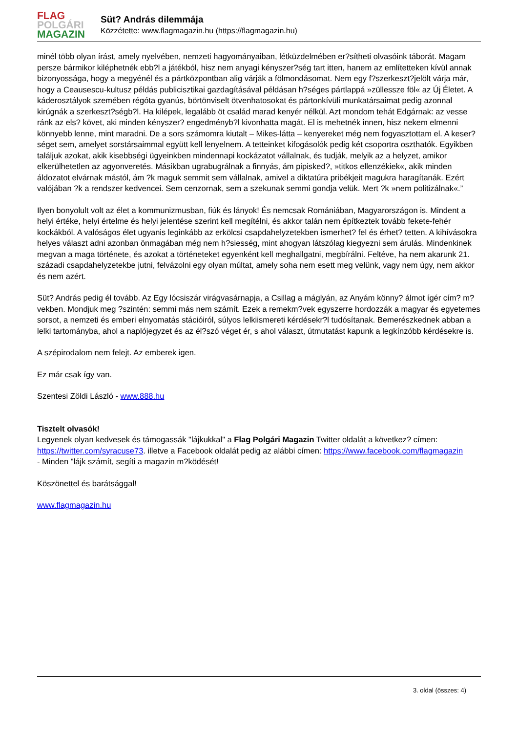FLAG
POLGÁRI
MAGAZIN
Süt? András dilemmája
Közzétette: www.flagmagazin.hu (https://flagmagazin.hu)
minél több olyan írást, amely nyelvében, nemzeti hagyományaiban, létküzdelmében er?sítheti olvasóink táborát. Magam persze bármikor kiléphetnék ebb?l a játékból, hisz nem anyagi kényszer?ség tart itten, hanem az említetteken kívül annak bizonyossága, hogy a megyénél és a pártközpontban alig várják a fölmondásomat. Nem egy f?szerkeszt?jelölt várja már, hogy a Ceausescu-kultusz példás publicisztikai gazdagításával példásan h?séges pártlappá »züllessze föl« az Új Életet. A káderosztályok szemében régóta gyanús, börtönviselt ötvenhatosokat és pártonkívüli munkatársaimat pedig azonnal kirúgnák a szerkeszt?ségb?l. Ha kilépek, legalább öt család marad kenyér nélkül. Azt mondom tehát Edgárnak: az vesse ránk az els? követ, aki minden kényszer? engedményb?l kivonhatta magát. El is mehetnék innen, hisz nekem elmenni könnyebb lenne, mint maradni. De a sors számomra kiutalt – Mikes-látta – kenyereket még nem fogyasztottam el. A keser?séget sem, amelyet sorstársaimmal együtt kell lenyelnem. A tetteinket kifogásolók pedig két csoportra oszthatók. Egyikben találjuk azokat, akik kisebbségi ügyeinkben mindennapi kockázatot vállalnak, és tudják, melyik az a helyzet, amikor elkerülhetetlen az agyonveretés. Másikban ugrabugrálnak a finnyás, ám pipisked?, »titkos ellenzékiek«, akik minden áldozatot elvárnak mástól, ám ?k maguk semmit sem vállalnak, amivel a diktatúra pribékjeit magukra haragítanák. Ezért valójában ?k a rendszer kedvencei. Sem cenzornak, sem a szekunak semmi gondja velük. Mert ?k »nem politizálnak«.”
Ilyen bonyolult volt az élet a kommunizmusban, fiúk és lányok! És nemcsak Romániában, Magyarországon is. Mindent a helyi értéke, helyi értelme és helyi jelentése szerint kell megítélni, és akkor talán nem építkeztek tovább fekete-fehér kockákból. A valóságos élet ugyanis leginkább az erkölcsi csapdahelyzetekben ismerhet? fel és érhet? tetten. A kihívásokra helyes választ adni azonban önmagában még nem h?siesség, mint ahogyan látszólag kiegyezni sem árulás. Mindenkinek megvan a maga története, és azokat a történeteket egyenként kell meghallgatni, megbírálni. Feltéve, ha nem akarunk 21. századi csapdahelyzetekbe jutni, felvázolni egy olyan múltat, amely soha nem esett meg velünk, vagy nem úgy, nem akkor és nem azért.
Süt? András pedig él tovább. Az Egy lócsiszár virágvasárnapja, a Csillag a máglyán, az Anyám könny? álmot ígér cím? m?vekben. Mondjuk meg ?szintén: semmi más nem számít. Ezek a remekm?vek egyszerre hordozzák a magyar és egyetemes sorsot, a nemzeti és emberi elnyomatás stációiról, súlyos lelkiismereti kérdésekr?l tudósítanak. Bemerészkednek abban a lelki tartományba, ahol a naplójegyzet és az él?szó véget ér, s ahol választ, útmutatást kapunk a legkínzóbb kérdésekre is.
A szépirodalom nem felejt. Az emberek igen.
Ez már csak így van.
Szentesi Zöldi László - www.888.hu
Tisztelt olvasók!
Legyenek olyan kedvesek és támogassák "lájkukkal" a Flag Polgári Magazin Twitter oldalát a következ? címen: https://twitter.com/syracuse73. illetve a Facebook oldalát pedig az alábbi címen: https://www.facebook.com/flagmagazin
- Minden "lájk számít, segíti a magazin m?ködését!
Köszönettel és barátsággal!
www.flagmagazin.hu
3. oldal (összes: 4)